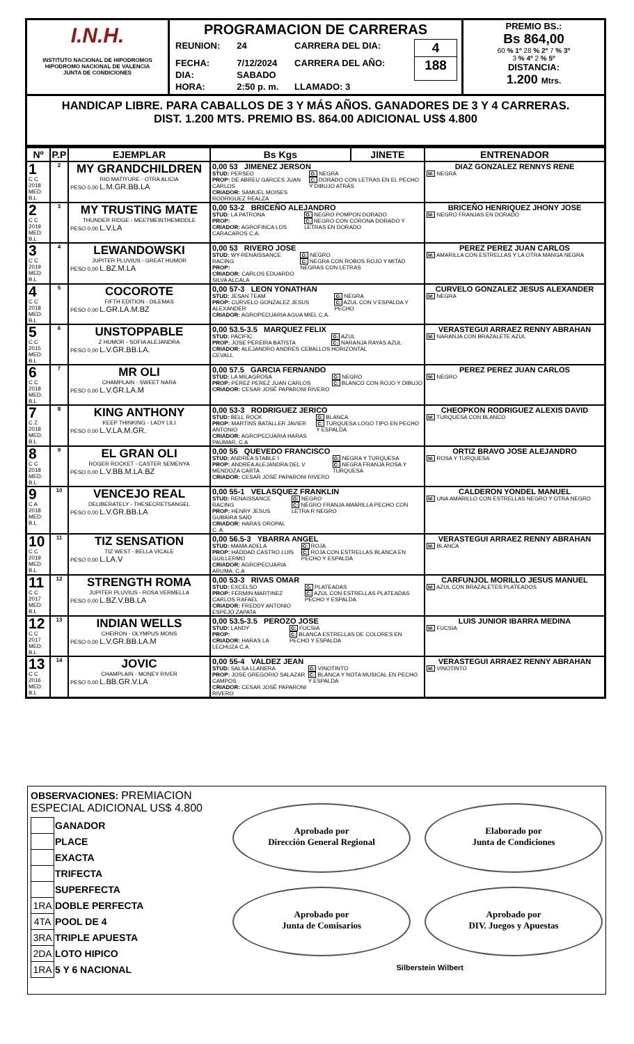| I.N.H. INSTITUTO NACIONAL DE HIPODROMOS HIPODROMO NACIONAL DE VALENCIA JUNTA DE CONDICIONES | PROGRAMACION DE CARRERAS / REUNION: / 24 / CARRERA DEL DIA: / 4 / / FECHA: / 7/12/2024 / CARRERA DEL AÑO: / 188 / / DIA: / SABADO / / / / HORA: / 2:50 p. m. / LLAMADO: 3 / / | PREMIO BS.: Bs 864,00 60 % 1º 28 % 2º 7 % 3º 3 % 4º 2 % 5º DISTANCIA: 1.200 Mtrs. |
HANDICAP LIBRE. PARA CABALLOS DE 3 Y MÁS AÑOS. GANADORES DE 3 Y 4 CARRERAS.
DIST. 1.200 MTS. PREMIO BS. 864.00 ADICIONAL US$ 4.800
| Nº | P.P | EJEMPLAR | Bs Kgs | JINETE | ENTRENADOR |
| --- | --- | --- | --- | --- | --- |
| 1 C C 2018 MED: B.L | 2 | MY GRANDCHILDREN RIO MATIYURE - OTRA ALICIA PESO 0,00 L.M.GR.BB.LA | 0,00 53 JIMENEZ JERSON STUD: PERSEO PROP: DE ABREU GARCES JUAN CARLOS CRIADOR: SAMUEL MOISES RODRIGUEZ REALZA G: NEGRA C: DORADO CON LETRAS EN EL PECHO Y DIBUJO ATRÁS | | DIAZ GONZALEZ RENNYS RENE M: NEGRA |
| 2 C C 2019 MED: B.L | 3 | MY TRUSTING MATE THUNDER RIDGE - MEETMEINTHEMIDDLE PESO 0,00 L.V.LA | 0,00 53-2 BRICEÑO ALEJANDRO STUD: LA PATRONA PROP: CRIADOR: AGROFINCA LOS CARACAROS C.A. G: NEGRO POMPON DORADO C: NEGRO CON CORONA DORADO Y LETRAS EN DORADO | | BRICEÑO HENRIQUEZ JHONY JOSE M: NEGRO FRANJAS EN DORADO |
| 3 C C 2019 MED: B.L | 4 | LEWANDOWSKI JUPITER PLUVIUS - GREAT HUMOR PESO 0,00 L.BZ.M.LA | 0,00 53 RIVERO JOSE STUD: WY-RENAISSANCE RACING PROP: CRIADOR: CARLOS EDUARDO SILVA ALCALA G: NEGRO C: NEGRA CON ROBOS ROJO Y MITAD NEGRAS CON LETRAS | | PEREZ PEREZ JUAN CARLOS M: AMARILLA CON ESTRELLAS Y LA OTRA MANGA NEGRA |
| 4 C C 2018 MED: B.L | 5 | COCOROTE FIFTH EDITION - DILEMAS PESO 0,00 L.GR.LA.M.BZ | 0,00 57-3 LEON YONATHAN STUD: JESAN TEAM PROP: CURVELO GONZALEZ JESUS ALEXANDER CRIADOR: AGROPECUARIA AGUA MIEL C.A. G: NEGRA C: AZUL CON V ESPALDA Y PECHO | | CURVELO GONZALEZ JESUS ALEXANDER M: NEGRA |
| 5 C C 2015 MED: B.L | 6 | UNSTOPPABLE Z HUMOR - SOFIA ALEJANDRA PESO 0,00 L.V.GR.BB.LA. | 0,00 53.5-3.5 MARQUEZ FELIX STUD: PACIFIC PROP: JOSE PEREIRA BATISTA CRIADOR: ALEJANDRO ANDRES CEBALLOS CEVALL G: AZUL C: NARANJA RAYAS AZUL HORIZONTAL | | VERASTEGUI ARRAEZ RENNY ABRAHAN M: NARANJA CON BRAZALETE AZUL |
| 6 C C 2018 MED: B.L | 7 | MR OLI CHAMPLAIN - SWEET NARA PESO 0,00 L.V.GR.LA.M | 0,00 57.5 GARCIA FERNANDO STUD: LA MILAGROSA PROP: PEREZ PEREZ JUAN CARLOS CRIADOR: CESAR JOSÉ PAPARONI RIVERO G: NEGRO C: BLANCO CON ROJO Y DIBUJO | | PEREZ PEREZ JUAN CARLOS M: NEGRO |
| 7 C Z 2018 MED: B.L | 8 | KING ANTHONY KEEP THINKING - LADY LILI PESO 0,00 L.V.LA.M.GR. | 0,00 53-3 RODRIGUEZ JERICO STUD: BELL ROCK PROP: MARTINS BATALLER JAVIER ANTONIO CRIADOR: AGROPECUARIA HARAS PAUMAR, C.A G: BLANCA C: TURQUESA LOGO TIPO EN PECHO Y ESPALDA | | CHEOPKON RODRIGUEZ ALEXIS DAVID M: TURQUESA CON BLANCO |
| 8 C C 2018 MED: B.L | 9 | EL GRAN OLI ROGER ROCKET - CASTER SEMENYA PESO 0,00 L.V.BB.M.LA.BZ | 0,00 55 QUEVEDO FRANCISCO STUD: ANDREA STABLE I PROP: ANDREA ALEJANDRA DEL V MENDOZA CARTA CRIADOR: CESAR JOSÉ PAPARONI RIVERO G: NEGRA Y TURQUESA C: NEGRA FRANJA ROSA Y TURQUESA | | ORTIZ BRAVO JOSE ALEJANDRO M: ROSA Y TURQUESA |
| 9 C A 2018 MED: B.L | 10 | VENCEJO REAL DELIBERATELY - THESECRETSANGEL PESO 0,00 L.V.GR.BB.LA | 0,00 55-1 VELASQUEZ FRANKLIN STUD: RENAISSANCE RACING PROP: HENRY JESUS GUBAIRA SAID CRIADOR: HARAS OROPAL C. A. G: NEGRO C: NEGRO FRANJA AMARILLA PECHO CON LETRA R NEGRO | | CALDERON YONDEL MANUEL M: UNA AMARILLO CON ESTRELLAS NEGRO Y OTRA NEGRO |
| 10 C C 2019 MED: B.L | 11 | TIZ SENSATION TIZ WEST - BELLA VICALE PESO 0,00 L.LA.V | 0,00 56.5-3 YBARRA ANGEL STUD: MAMA ADELA PROP: HADDAD CASTRO LUIS GUILLERMO CRIADOR: AGROPECUARIA ARUMA, C.A G: ROJA C: ROJA CON ESTRELLAS BLANCA EN PECHO Y ESPALDA | | VERASTEGUI ARRAEZ RENNY ABRAHAN M: BLANCA |
| 11 C C 2017 MED: B.L | 12 | STRENGTH ROMA JUPITER PLUVIUS - ROSA VERMELLA PESO 0,00 L.BZ.V.BB.LA | 0,00 53-3 RIVAS OMAR STUD: EXCELSO PROP: FERMIN MARTINEZ CARLOS RAFAEL CRIADOR: FREDDY ANTONIO ESPEJO ZAPATA G: PLATEADAS C: AZUL CON ESTRELLAS PLATEADAS PECHO Y ESPALDA | | CARFUNJOL MORILLO JESUS MANUEL M: AZUL CON BRAZALETES PLATEADOS |
| 12 C C 2017 MED: B.L | 13 | INDIAN WELLS CHEIRON - OLYMPUS MONS PESO 0,00 L.V.GR.BB.LA.M | 0,00 53.5-3.5 PEROZO JOSE STUD: LANDY PROP: CRIADOR: HARAS LA LECHUZA C.A. G: FUCSIA C: BLANCA ESTRELLAS DE COLORES EN PECHO Y ESPALDA | | LUIS JUNIOR IBARRA MEDINA M: FUCSIA |
| 13 C C 2016 MED: B.L | 14 | JOVIC CHAMPLAIN - MONEY RIVER PESO 0,00 L.BB.GR.V.LA | 0,00 55-4 VALDEZ JEAN STUD: SALSA LLANERA PROP: JOSE GREGORIO SALAZAR CAMPOS CRIADOR: CESAR JOSÉ PAPARONI RIVERO G: VINOTINTO C: BLANCA Y NOTA MUSICAL EN PECHO Y ESPALDA | | VERASTEGUI ARRAEZ RENNY ABRAHAN M: VINOTINTO |
OBSERVACIONES: PREMIACION ESPECIAL ADICIONAL US$ 4.800
| | GANADOR |
| | PLACE |
| | EXACTA |
| | TRIFECTA |
| | SUPERFECTA |
| 1RA | DOBLE PERFECTA |
| 4TA | POOL DE 4 |
| 3RA | TRIPLE APUESTA |
| 2DA | LOTO HIPICO |
| 1RA | 5 Y 6 NACIONAL |
Aprobado por
Dirección General Regional
Elaborado por
Junta de Condiciones
Aprobado por
Junta de Comisarios
Aprobado por
DIV. Juegos y Apuestas
Silberstein Wilbert